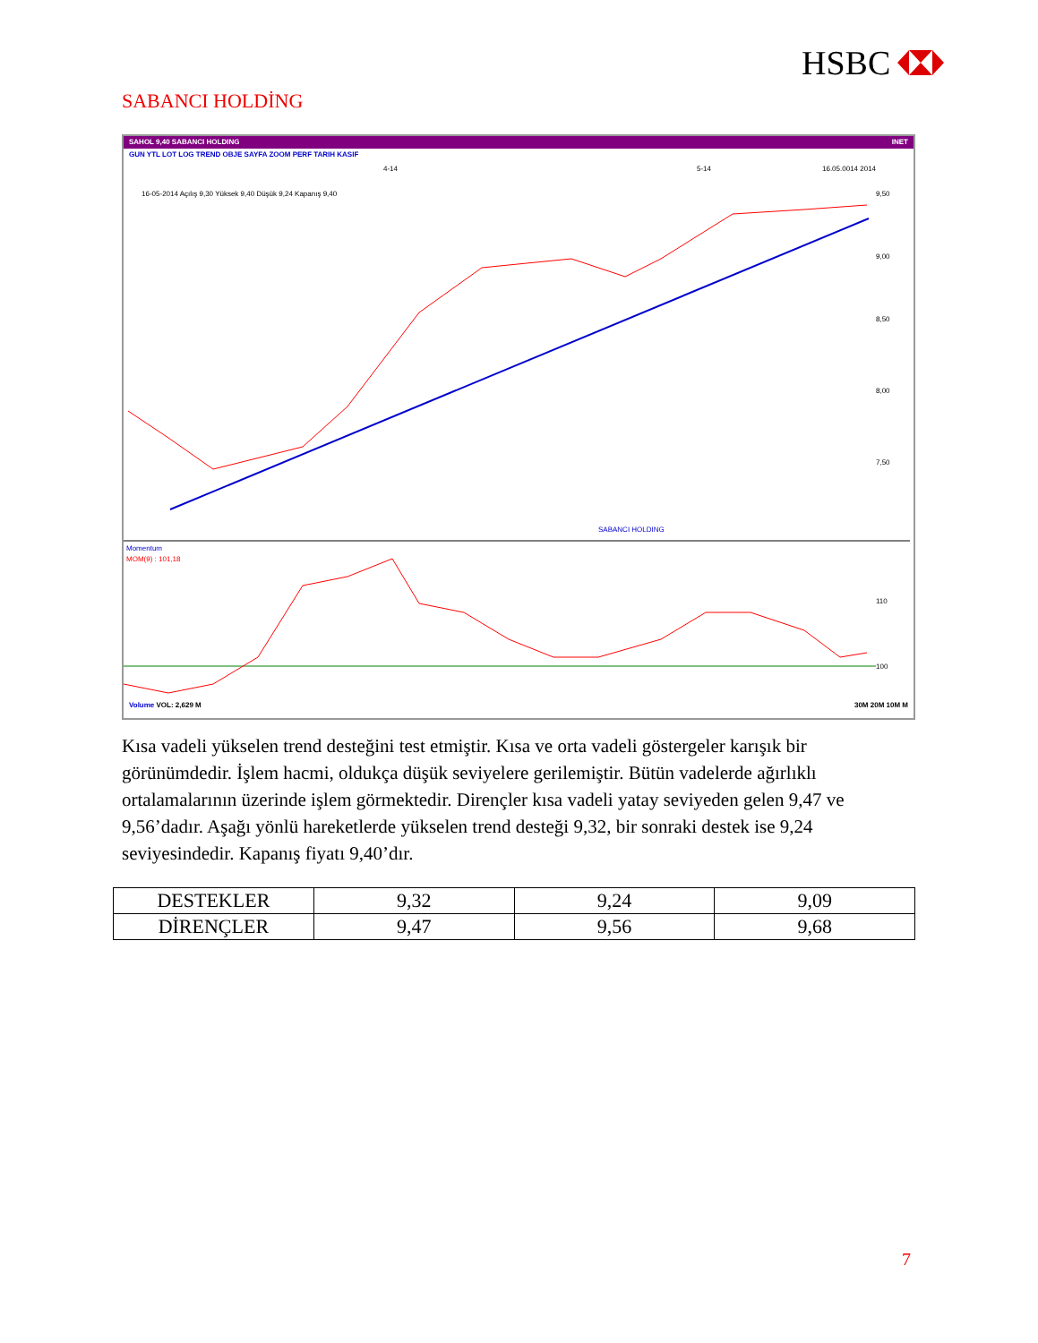HSBC
SABANCI HOLDİNG
SAHOL 9,40 SABANCI HOLDING INET
GUN YTL LOT LOG TREND OBJE SAYFA ZOOM PERF TARIH KASIF
4-14
5-14
16.05.0014 2014
16-05-2014 Açılış 9,30 Yüksek 9,40 Düşük 9,24 Kapanış 9,40
9,50
9,00
8,50
8,00
7,50
SABANCI HOLDING
Momentum
MOM(9) : 101,18
110
100
Volume VOL: 2,629 M 30M 20M 10M M
Kısa vadeli yükselen trend desteğini test etmiştir. Kısa ve orta vadeli göstergeler karışık bir görünümdedir. İşlem hacmi, oldukça düşük seviyelere gerilemiştir. Bütün vadelerde ağırlıklı ortalamalarının üzerinde işlem görmektedir. Dirençler kısa vadeli yatay seviyeden gelen 9,47 ve 9,56’dadır. Aşağı yönlü hareketlerde yükselen trend desteği 9,32, bir sonraki destek ise 9,24 seviyesindedir. Kapanış fiyatı 9,40’dır.
| DESTEKLER | 9,32 | 9,24 | 9,09 |
| DİRENÇLER | 9,47 | 9,56 | 9,68 |
7